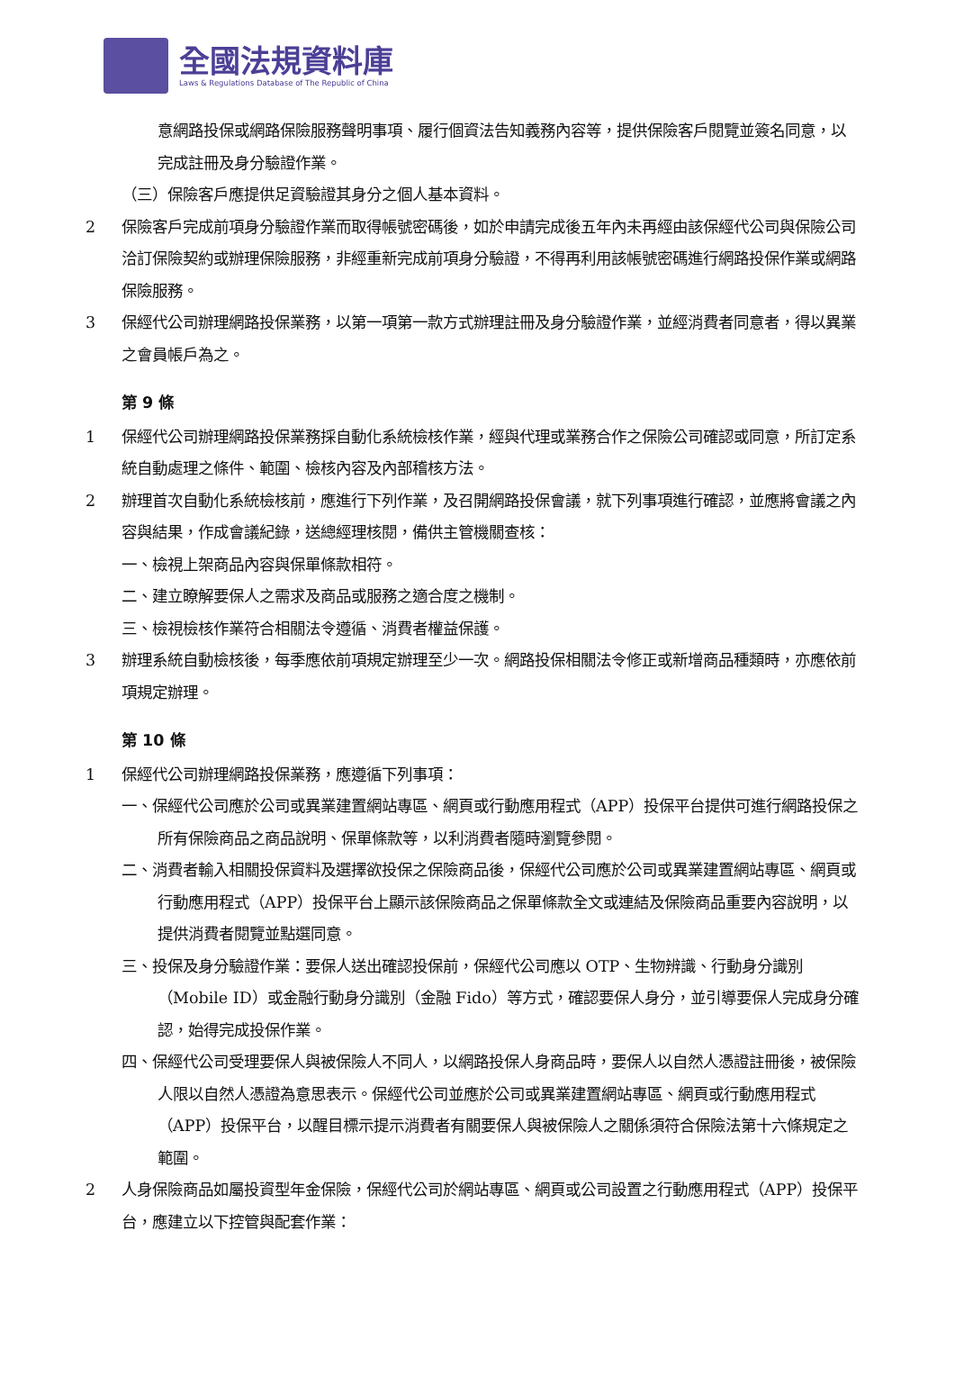全國法規資料庫
Laws & Regulations Database of The Republic of China
意網路投保或網路保險服務聲明事項、履行個資法告知義務內容等，提供保險客戶閱覽並簽名同意，以完成註冊及身分驗證作業。
（三）保險客戶應提供足資驗證其身分之個人基本資料。
2 保險客戶完成前項身分驗證作業而取得帳號密碼後，如於申請完成後五年內未再經由該保經代公司與保險公司洽訂保險契約或辦理保險服務，非經重新完成前項身分驗證，不得再利用該帳號密碼進行網路投保作業或網路保險服務。
3 保經代公司辦理網路投保業務，以第一項第一款方式辦理註冊及身分驗證作業，並經消費者同意者，得以異業之會員帳戶為之。
第 9 條
1 保經代公司辦理網路投保業務採自動化系統檢核作業，經與代理或業務合作之保險公司確認或同意，所訂定系統自動處理之條件、範圍、檢核內容及內部稽核方法。
2 辦理首次自動化系統檢核前，應進行下列作業，及召開網路投保會議，就下列事項進行確認，並應將會議之內容與結果，作成會議紀錄，送總經理核閱，備供主管機關查核：
一、檢視上架商品內容與保單條款相符。
二、建立瞭解要保人之需求及商品或服務之適合度之機制。
三、檢視檢核作業符合相關法令遵循、消費者權益保護。
3 辦理系統自動檢核後，每季應依前項規定辦理至少一次。網路投保相關法令修正或新增商品種類時，亦應依前項規定辦理。
第 10 條
1 保經代公司辦理網路投保業務，應遵循下列事項：
一、保經代公司應於公司或異業建置網站專區、網頁或行動應用程式（APP）投保平台提供可進行網路投保之所有保險商品之商品說明、保單條款等，以利消費者隨時瀏覽參閱。
二、消費者輸入相關投保資料及選擇欲投保之保險商品後，保經代公司應於公司或異業建置網站專區、網頁或行動應用程式（APP）投保平台上顯示該保險商品之保單條款全文或連結及保險商品重要內容說明，以提供消費者閱覽並點選同意。
三、投保及身分驗證作業：要保人送出確認投保前，保經代公司應以 OTP、生物辨識、行動身分識別（Mobile ID）或金融行動身分識別（金融 Fido）等方式，確認要保人身分，並引導要保人完成身分確認，始得完成投保作業。
四、保經代公司受理要保人與被保險人不同人，以網路投保人身商品時，要保人以自然人憑證註冊後，被保險人限以自然人憑證為意思表示。保經代公司並應於公司或異業建置網站專區、網頁或行動應用程式（APP）投保平台，以醒目標示提示消費者有關要保人與被保險人之關係須符合保險法第十六條規定之範圍。
2 人身保險商品如屬投資型年金保險，保經代公司於網站專區、網頁或公司設置之行動應用程式（APP）投保平台，應建立以下控管與配套作業：